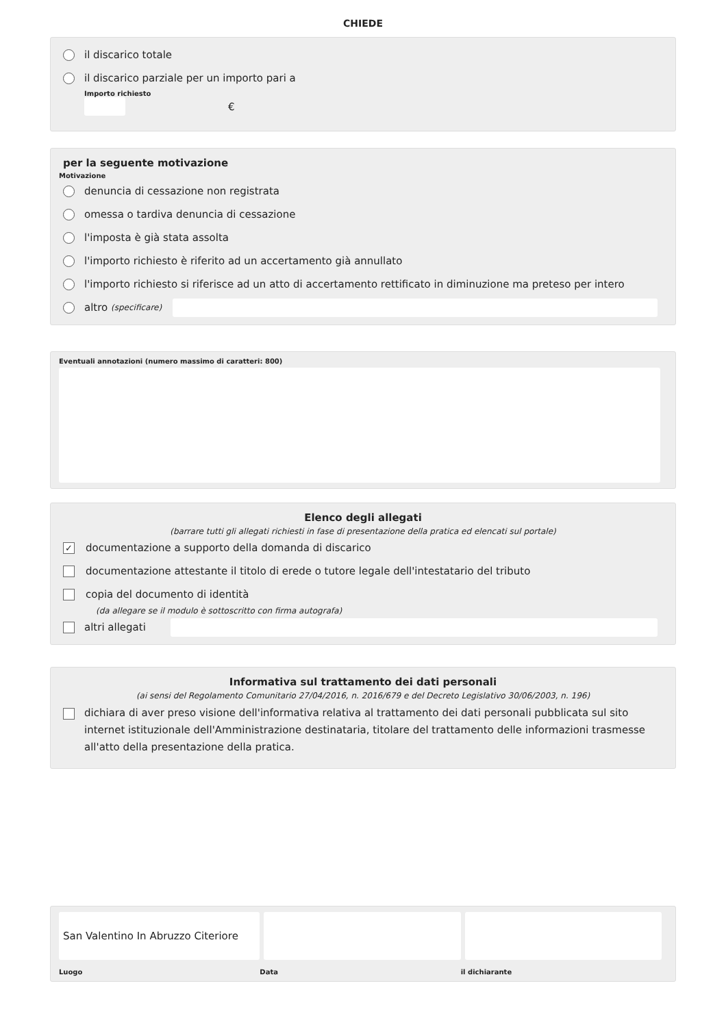CHIEDE
il discarico totale
il discarico parziale per un importo pari a
Importo richiesto
€
per la seguente motivazione
Motivazione
denuncia di cessazione non registrata
omessa o tardiva denuncia di cessazione
l'imposta è già stata assolta
l'importo richiesto è riferito ad un accertamento già annullato
l'importo richiesto si riferisce ad un atto di accertamento rettificato in diminuzione ma preteso per intero
altro (specificare)
Eventuali annotazioni (numero massimo di caratteri: 800)
Elenco degli allegati
(barrare tutti gli allegati richiesti in fase di presentazione della pratica ed elencati sul portale)
✓ documentazione a supporto della domanda di discarico
documentazione attestante il titolo di erede o tutore legale dell'intestatario del tributo
copia del documento di identità
(da allegare se il modulo è sottoscritto con firma autografa)
altri allegati
Informativa sul trattamento dei dati personali
(ai sensi del Regolamento Comunitario 27/04/2016, n. 2016/679 e del Decreto Legislativo 30/06/2003, n. 196)
dichiara di aver preso visione dell'informativa relativa al trattamento dei dati personali pubblicata sul sito internet istituzionale dell'Amministrazione destinataria, titolare del trattamento delle informazioni trasmesse all'atto della presentazione della pratica.
San Valentino In Abruzzo Citeriore
Luogo Data il dichiarante